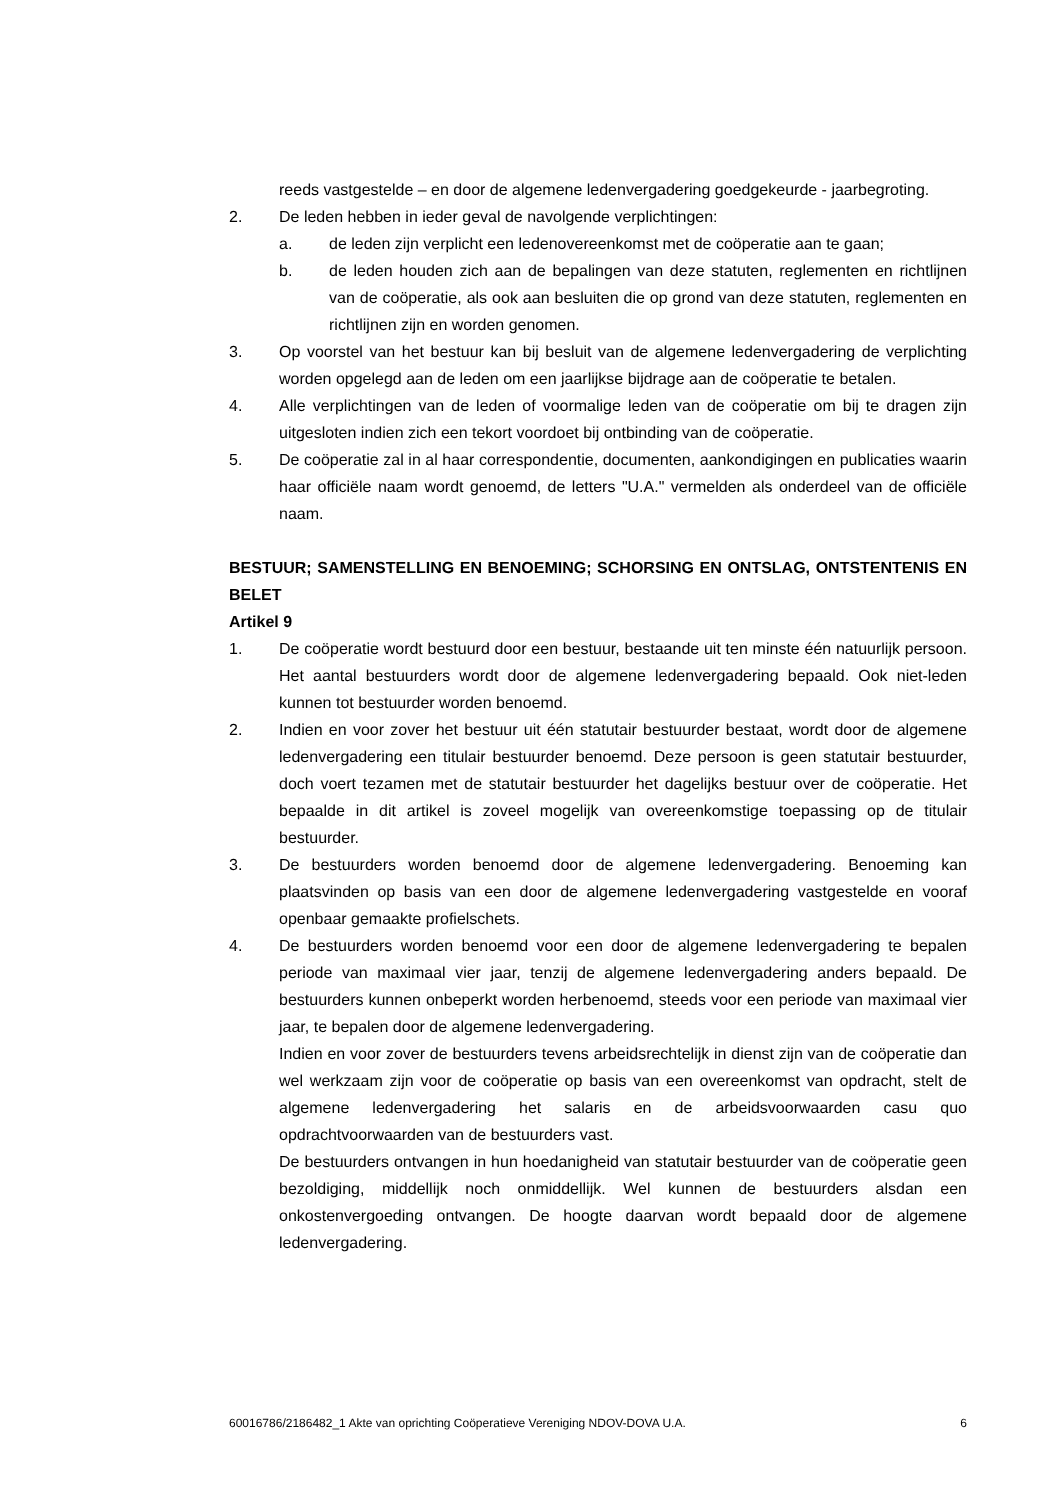reeds vastgestelde – en door de algemene ledenvergadering goedgekeurde - jaarbegroting.
2. De leden hebben in ieder geval de navolgende verplichtingen:
a. de leden zijn verplicht een ledenovereenkomst met de coöperatie aan te gaan;
b. de leden houden zich aan de bepalingen van deze statuten, reglementen en richtlijnen van de coöperatie, als ook aan besluiten die op grond van deze statuten, reglementen en richtlijnen zijn en worden genomen.
3. Op voorstel van het bestuur kan bij besluit van de algemene ledenvergadering de verplichting worden opgelegd aan de leden om een jaarlijkse bijdrage aan de coöperatie te betalen.
4. Alle verplichtingen van de leden of voormalige leden van de coöperatie om bij te dragen zijn uitgesloten indien zich een tekort voordoet bij ontbinding van de coöperatie.
5. De coöperatie zal in al haar correspondentie, documenten, aankondigingen en publicaties waarin haar officiële naam wordt genoemd, de letters "U.A." vermelden als onderdeel van de officiële naam.
BESTUUR; SAMENSTELLING EN BENOEMING; SCHORSING EN ONTSLAG, ONTSTENTENIS EN BELET
Artikel 9
1. De coöperatie wordt bestuurd door een bestuur, bestaande uit ten minste één natuurlijk persoon. Het aantal bestuurders wordt door de algemene ledenvergadering bepaald. Ook niet-leden kunnen tot bestuurder worden benoemd.
2. Indien en voor zover het bestuur uit één statutair bestuurder bestaat, wordt door de algemene ledenvergadering een titulair bestuurder benoemd. Deze persoon is geen statutair bestuurder, doch voert tezamen met de statutair bestuurder het dagelijks bestuur over de coöperatie. Het bepaalde in dit artikel is zoveel mogelijk van overeenkomstige toepassing op de titulair bestuurder.
3. De bestuurders worden benoemd door de algemene ledenvergadering. Benoeming kan plaatsvinden op basis van een door de algemene ledenvergadering vastgestelde en vooraf openbaar gemaakte profielschets.
4. De bestuurders worden benoemd voor een door de algemene ledenvergadering te bepalen periode van maximaal vier jaar, tenzij de algemene ledenvergadering anders bepaald. De bestuurders kunnen onbeperkt worden herbenoemd, steeds voor een periode van maximaal vier jaar, te bepalen door de algemene ledenvergadering.
Indien en voor zover de bestuurders tevens arbeidsrechtelijk in dienst zijn van de coöperatie dan wel werkzaam zijn voor de coöperatie op basis van een overeenkomst van opdracht, stelt de algemene ledenvergadering het salaris en de arbeidsvoorwaarden casu quo opdrachtvoorwaarden van de bestuurders vast.
De bestuurders ontvangen in hun hoedanigheid van statutair bestuurder van de coöperatie geen bezoldiging, middellijk noch onmiddellijk. Wel kunnen de bestuurders alsdan een onkostenvergoeding ontvangen. De hoogte daarvan wordt bepaald door de algemene ledenvergadering.
60016786/2186482_1 Akte van oprichting Coöperatieve Vereniging NDOV-DOVA U.A. 6